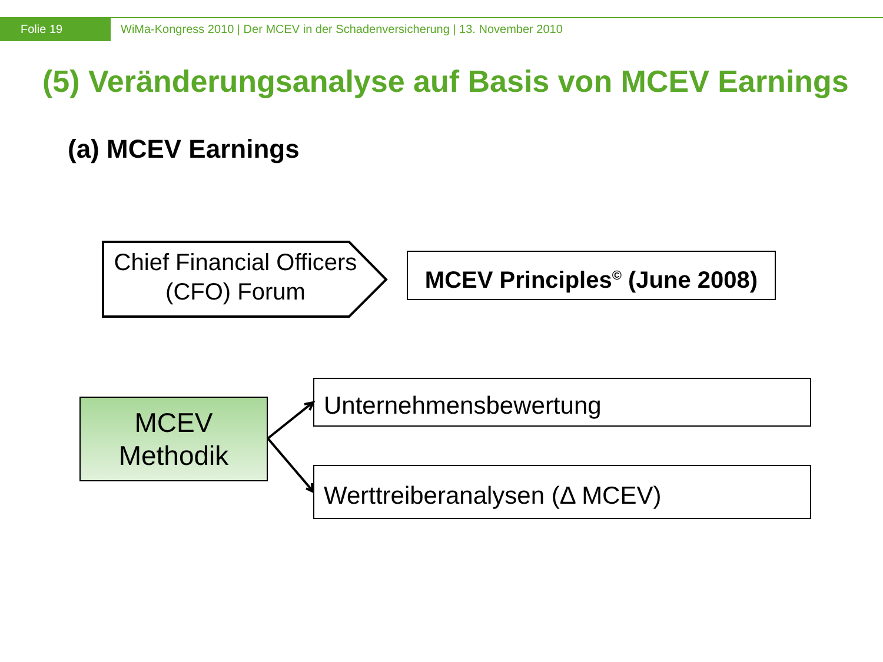Folie 19
WiMa-Kongress 2010 | Der MCEV in der Schadenversicherung | 13. November 2010
(5) Veränderungsanalyse auf Basis von MCEV Earnings
(a) MCEV Earnings
Chief Financial Officers (CFO) Forum
MCEV Principles<sup>©</sup> (June 2008)
MCEV
Methodik
Unternehmensbewertung
Werttreiberanalysen (Δ MCEV)